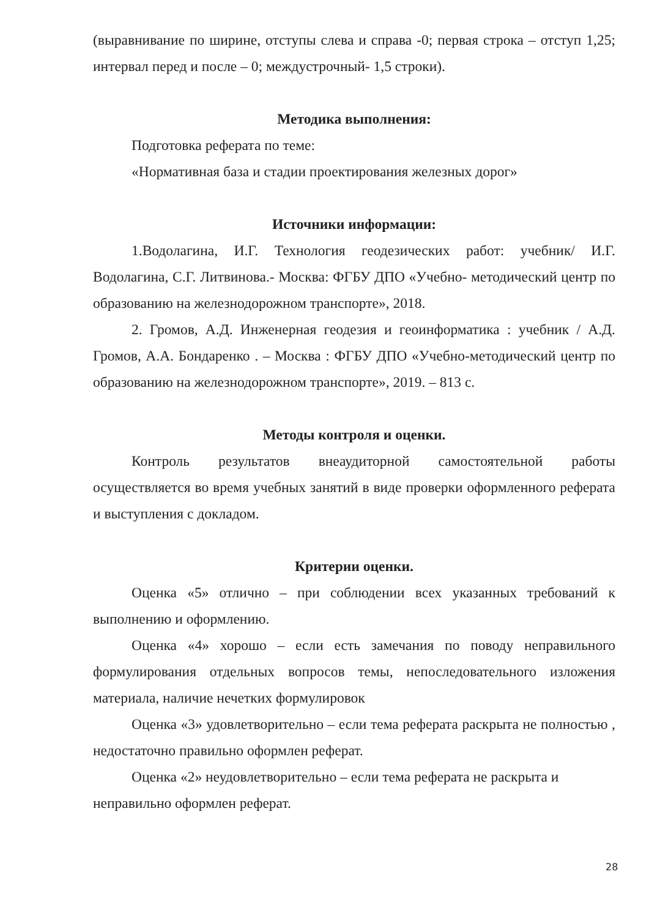(выравнивание по ширине, отступы слева и справа -0; первая строка – отступ 1,25; интервал перед и после – 0; междустрочный- 1,5 строки).
Методика выполнения:
Подготовка реферата по теме:
«Нормативная база и стадии проектирования железных дорог»
Источники информации:
1.Водолагина, И.Г. Технология геодезических работ: учебник/ И.Г. Водолагина, С.Г. Литвинова.- Москва: ФГБУ ДПО «Учебно- методический центр по образованию на железнодорожном транспорте», 2018.
2. Громов, А.Д. Инженерная геодезия и геоинформатика : учебник / А.Д. Громов, А.А. Бондаренко . – Москва : ФГБУ ДПО «Учебно-методический центр по образованию на железнодорожном транспорте», 2019. – 813 с.
Методы контроля и оценки.
Контроль результатов внеаудиторной самостоятельной работы осуществляется во время учебных занятий в виде проверки оформленного реферата и выступления с докладом.
Критерии оценки.
Оценка «5» отлично – при соблюдении всех указанных требований к выполнению и оформлению.
Оценка «4» хорошо – если есть замечания по поводу неправильного формулирования отдельных вопросов темы, непоследовательного изложения материала, наличие нечетких формулировок
Оценка «3» удовлетворительно – если тема реферата раскрыта не полностью , недостаточно правильно оформлен реферат.
Оценка «2» неудовлетворительно – если тема реферата не раскрыта и неправильно оформлен реферат.
28